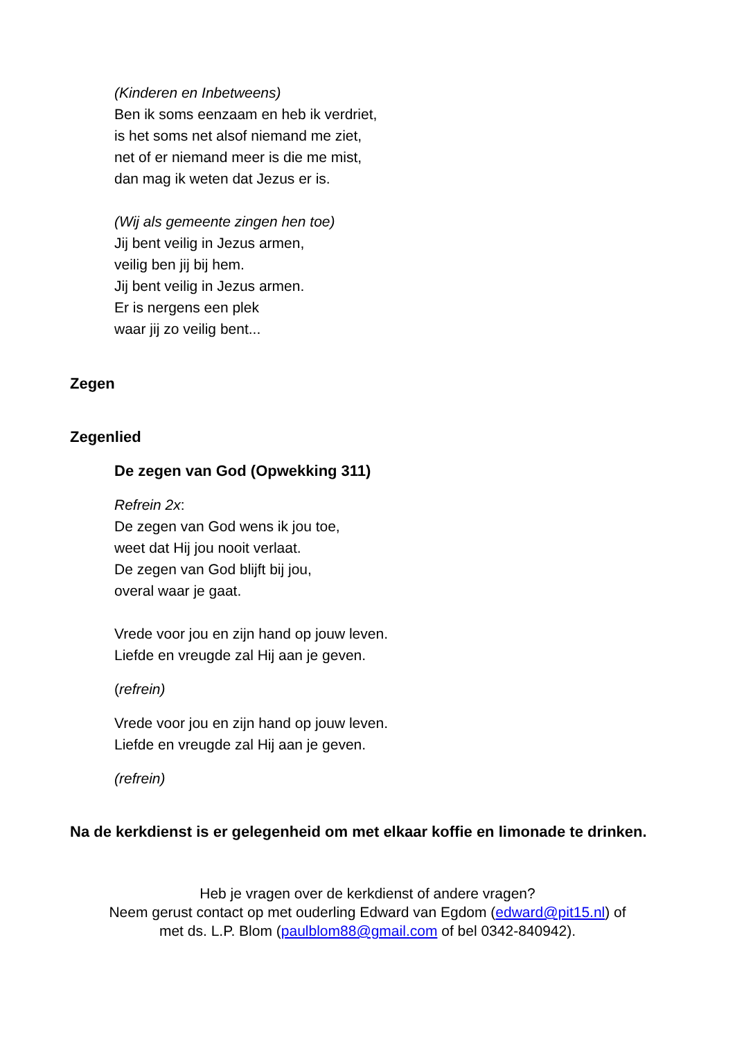(Kinderen en Inbetweens)
Ben ik soms eenzaam en heb ik verdriet,
is het soms net alsof niemand me ziet,
net of er niemand meer is die me mist,
dan mag ik weten dat Jezus er is.
(Wij als gemeente zingen hen toe)
Jij bent veilig in Jezus armen,
veilig ben jij bij hem.
Jij bent veilig in Jezus armen.
Er is nergens een plek
waar jij zo veilig bent...
Zegen
Zegenlied
De zegen van God (Opwekking 311)
Refrein 2x:
De zegen van God wens ik jou toe,
weet dat Hij jou nooit verlaat.
De zegen van God blijft bij jou,
overal waar je gaat.
Vrede voor jou en zijn hand op jouw leven.
Liefde en vreugde zal Hij aan je geven.
(refrein)
Vrede voor jou en zijn hand op jouw leven.
Liefde en vreugde zal Hij aan je geven.
(refrein)
Na de kerkdienst is er gelegenheid om met elkaar koffie en limonade te drinken.
Heb je vragen over de kerkdienst of andere vragen?
Neem gerust contact op met ouderling Edward van Egdom (edward@pit15.nl) of
met ds. L.P. Blom (paulblom88@gmail.com of bel 0342-840942).